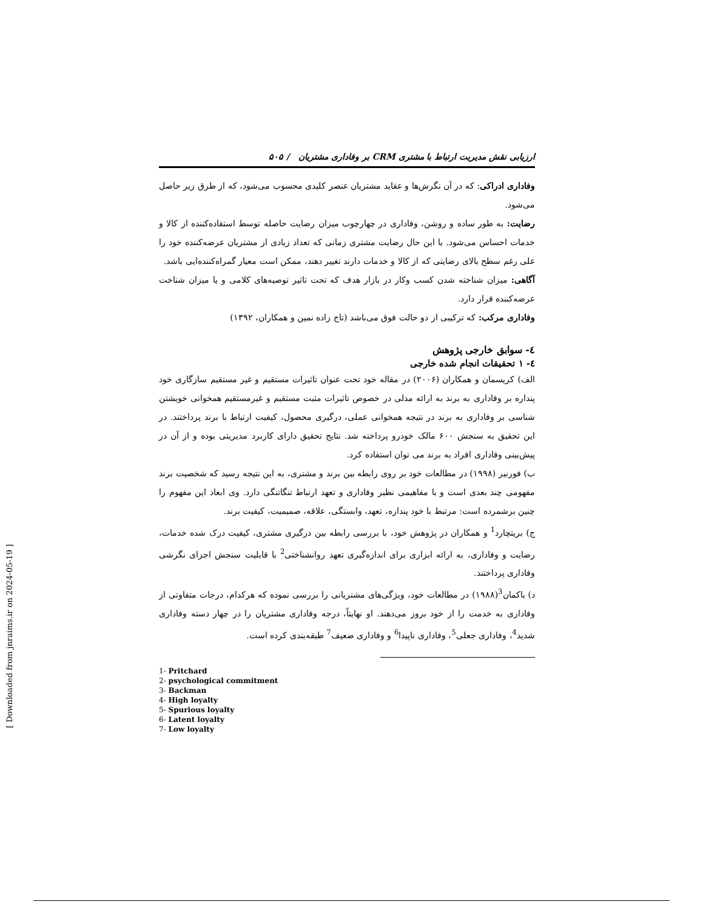ارزیابی نقش مدیریت ارتباط با مشتری CRM بر وفاداری مشتریان / ۵۰۵
وفاداری ادراکی: که در آن نگرش‌ها و عقاید مشتریان عنصر کلیدی محسوب می‌شود، که از طرق زیر حاصل می‌شود.
رضایت: به طور ساده و روشن، وفاداری در چهارچوب میزان رضایت حاصله توسط استفاده‌کننده از کالا و خدمات احساس می‌شود. با این حال رضایت مشتری زمانی که تعداد زیادی از مشتریان عرضه‌کننده خود را علی رغم سطح بالای رضایتی که از کالا و خدمات دارند تغییر دهند، ممکن است معیار گمراه‌کننده‌ایی باشد.
آگاهی: میزان شناخته شدن کسب وکار در بازار هدف که تحت تاثیر توصیه‌های کلامی و یا میزان شناخت عرضه‌کننده قرار دارد.
وفاداری مرکب: که ترکیبی از دو حالت فوق می‌باشد (تاج زاده نمین و همکاران، ۱۳۹۲)
٤- سوابق خارجی پژوهش
٤- ۱ تحقیقات انجام شده خارجی
الف) کریسمان و همکاران (۲۰۰۶) در مقاله خود تحت عنوان تاثیرات مستقیم و غیر مستقیم سازگاری خود پنداره بر وفاداری به برند به ارائه مدلی در خصوص تاثیرات مثبت مستقیم و غیرمستقیم همخوانی خویشتن شناسی بر وفاداری به برند در نتیجه همخوانی عملی، درگیری محصول، کیفیت ارتباط با برند پرداختند. در این تحقیق به سنجش ۶۰۰ مالک خودرو پرداخته شد. نتایج تحقیق دارای کاربرد مدیریتی بوده و از آن در پیش‌بینی وفاداری افراد به برند می توان استفاده کرد.
ب) فورنیر (۱۹۹۸) در مطالعات خود بر روی رابطه بین برند و مشتری، به این نتیجه رسید که شخصیت برند مفهومی چند بعدی است و با مفاهیمی نظیر وفاداری و تعهد ارتباط تنگاتنگی دارد. وی ابعاد این مفهوم را چنین برشمرده است: مرتبط با خود پنداره، تعهد، وابستگی، علاقه، صمیمیت، کیفیت برند.
ج) بریتچارد<sup>1</sup> و همکاران در پژوهش خود، با بررسی رابطه بین درگیری مشتری، کیفیت درک شده خدمات، رضایت و وفاداری، به ارائه ابزاری برای اندازه‌گیری تعهد روانشناختی<sup>2</sup> با قابلیت سنجش اجزای نگرشی وفاداری پرداختند.
د) باکمان<sup>3</sup>(۱۹۸۸) در مطالعات خود، ویژگی‌های مشتریانی را بررسی نموده که هرکدام، درجات متفاوتی از وفاداری به خدمت را از خود بروز می‌دهند. او نهایتاً، درجه وفاداری مشتریان را در چهار دسته وفاداری شدید<sup>4</sup>، وفاداری جعلی<sup>5</sup>، وفاداری ناپیدا<sup>6</sup> و وفاداری ضعیف<sup>7</sup> طبقه‌بندی کرده است.
1- Pritchard
2- psychological commitment
3- Backman
4- High loyalty
5- Spurious loyalty
6- Latent loyalty
7- Low loyalty
[ Downloaded from jnraims.ir on 2024-05-19 ]